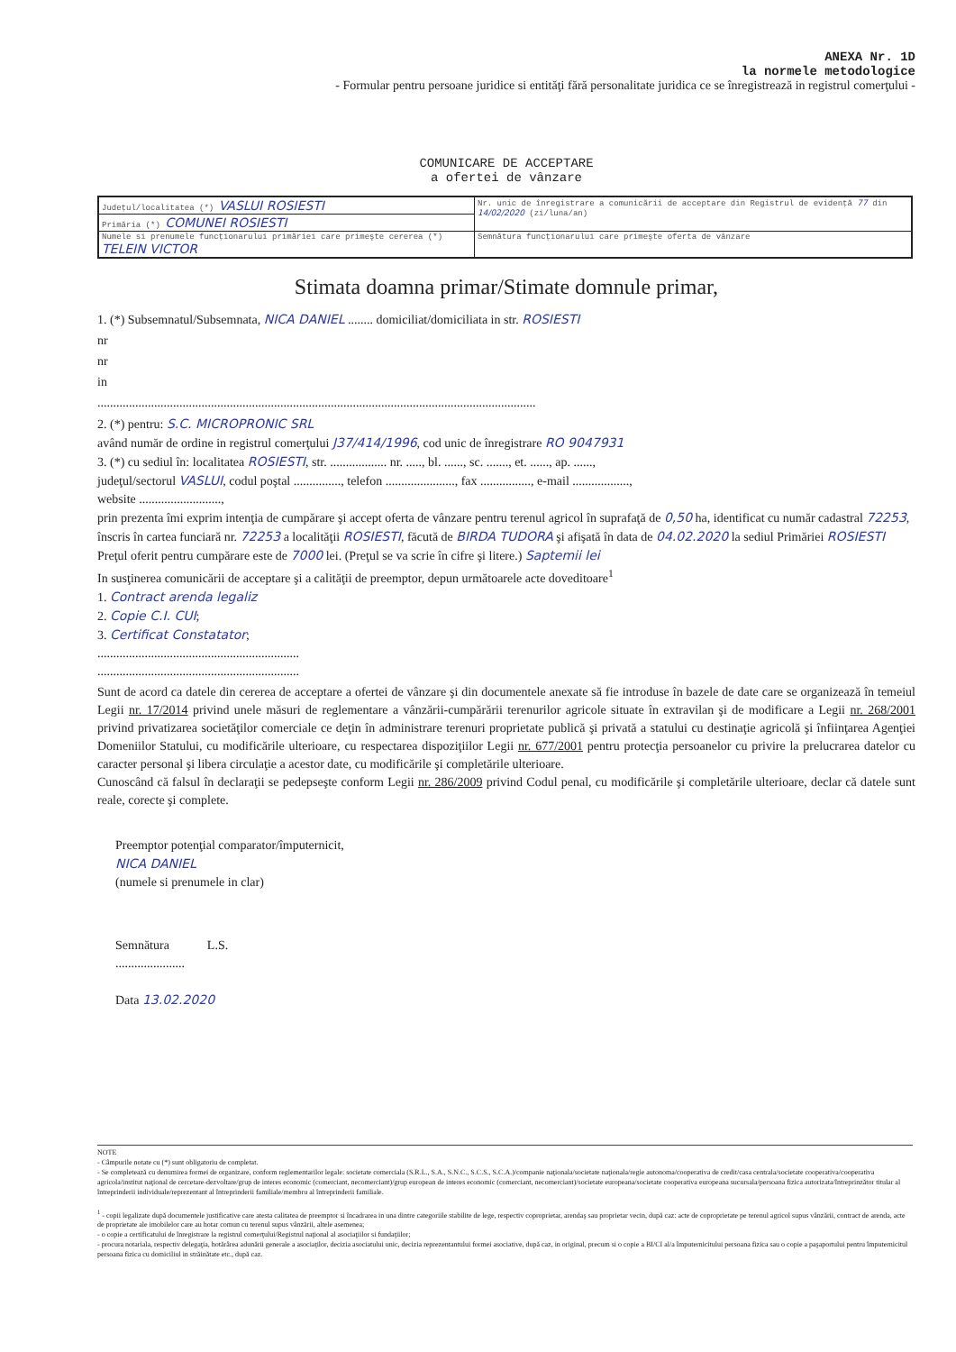ANEXA Nr. 1D
la normele metodologice
- Formular pentru persoane juridice si entităţi fără personalitate juridica ce se înregistrează in registrul comerţului -
COMUNICARE DE ACCEPTARE
a ofertei de vânzare
| Judeţul/localitatea (*) VASLUI ROSIESTI | Nr. unic de înregistrare a comunicării de acceptare din Registrul de evidenţă 77 din 14/02/2020 (zi/luna/an) |
| Primăria (*) COMUNEI ROSIESTI | |
| Numele si prenumele funcţionarului primăriei care primeşte cererea (*) TELEIN VICTOR | Semnătura funcţionarului care primeşte oferta de vânzare |
Stimata doamna primar/Stimate domnule primar,
1. (*) Subsemnatul/Subsemnata, NICA DANIEL ........ domiciliat/domiciliata in str. ROSIESTI
nr
nr
in
...........................................................................................................................................
2. (*) pentru: S.C. MICROPRONIC SRL
având număr de ordine in registrul comerţului J37/414/1996, cod unic de înregistrare RO 9047931
3. (*) cu sediul în: localitatea ROSIESTI, str. .................. nr. ....., bl. ......, sc. ......., et. ......, ap. ......,
judeţul/sectorul VASLUI, codul poştal ..............., telefon ......................, fax ................, e-mail ..................,
website ..........................,
prin prezenta îmi exprim intenţia de cumpărare şi accept oferta de vânzare pentru terenul agricol în suprafaţă de 0,50 ha, identificat cu număr cadastral 72253, înscris în cartea funciară nr. 72253 a localităţii ROSIESTI, făcută de BIRDA TUDORA şi afişată în data de 04.02.2020 la sediul Primăriei ROSIESTI
Preţul oferit pentru cumpărare este de 7000 lei. (Preţul se va scrie în cifre şi litere.) Saptemii lei
In susţinerea comunicării de acceptare şi a calităţii de preemptor, depun următoarele acte doveditoare<sup>1</sup>
1. Contract arenda legaliz
2. Copie C.I. CUI;
3. Certificat Constatator;
................................................................
................................................................
Sunt de acord ca datele din cererea de acceptare a ofertei de vânzare şi din documentele anexate să fie introduse în bazele de date care se organizează în temeiul Legii nr. 17/2014 privind unele măsuri de reglementare a vânzării-cumpărării terenurilor agricole situate în extravilan şi de modificare a Legii nr. 268/2001 privind privatizarea societăţilor comerciale ce deţin în administrare terenuri proprietate publică şi privată a statului cu destinaţie agricolă şi înfiinţarea Agenţiei Domeniilor Statului, cu modificările ulterioare, cu respectarea dispoziţiilor Legii nr. 677/2001 pentru protecţia persoanelor cu privire la prelucrarea datelor cu caracter personal şi libera circulaţie a acestor date, cu modificările şi completările ulterioare.
Cunoscând că falsul în declaraţii se pedepseşte conform Legii nr. 286/2009 privind Codul penal, cu modificările şi completările ulterioare, declar că datele sunt reale, corecte şi complete.
Preemptor potenţial comparator/împuternicit,
NICA DANIEL
(numele si prenumele in clar)
Semnătura L.S.
......................
Data 13.02.2020
NOTE
- Câmpurile notate cu (*) sunt obligatoriu de completat.
- Se completează cu denumirea formei de organizare, conform reglementarilor legale: societate comerciala (S.R.L., S.A., S.N.C., S.C.S., S.C.A.)/companie naţionala/societate naţionala/regie autonoma/cooperativa de credit/casa centrala/societate cooperativa/cooperativa agricola/institut naţional de cercetare-dezvoltare/grup de interes economic (comerciant, necomerciant)/grup european de interes economic (comerciant, necomerciant)/societate europeana/societate cooperativa europeana sucursala/persoana fizica autorizata/întreprinzător titular al întreprinderii individuale/reprezentant al întreprinderii familiale/membru al întreprinderii familiale.
<sup>1</sup> - copii legalizate după documentele justificative care atesta calitatea de preemptor si încadrarea in una dintre categoriile stabilite de lege, respectiv coproprietar, arendaş sau proprietar vecin, după caz: acte de coproprietate pe terenul agricol supus vânzării, contract de arenda, acte de proprietate ale imobilelor care au hotar comun cu terenul supus vânzării, altele asemenea;
- o copie a certificatului de înregistrare la registrul comerţului/Registrul naţional al asociaţiilor si fundaţiilor;
- procura notariala, respectiv delegaţia, hotărârea adunării generale a asociaţilor, decizia asociatului unic, decizia reprezentantului formei asociative, după caz, in original, precum si o copie a BI/CI al/a împuternicitului persoana fizica sau o copie a paşaportului pentru împuternicitul persoana fizica cu domiciliul in străinătate etc., după caz.